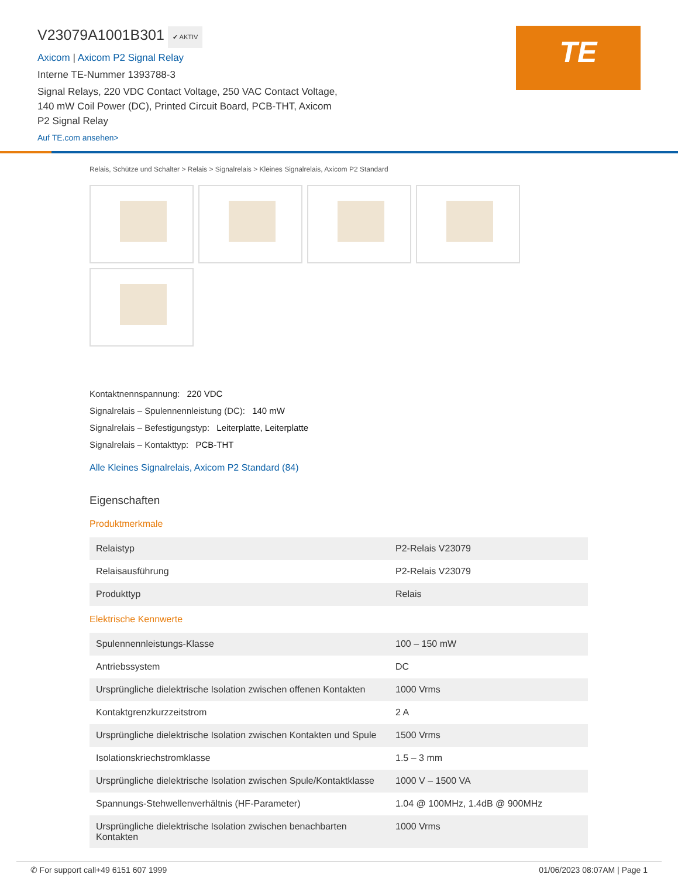V23079A1001B301
✔ AKTIV
Axicom | Axicom P2 Signal Relay
Interne TE-Nummer 1393788-3
Signal Relays, 220 VDC Contact Voltage, 250 VAC Contact Voltage, 140 mW Coil Power (DC), Printed Circuit Board, PCB-THT, Axicom P2 Signal Relay
Auf TE.com ansehen>
TE
Relais, Schütze und Schalter > Relais > Signalrelais > Kleines Signalrelais, Axicom P2 Standard
Kontaktnennspannung: 220 VDC
Signalrelais – Spulennennleistung (DC): 140 mW
Signalrelais – Befestigungstyp: Leiterplatte, Leiterplatte
Signalrelais – Kontakttyp: PCB-THT
Alle Kleines Signalrelais, Axicom P2 Standard (84)
Eigenschaften
Produktmerkmale
| Relaistyp | P2-Relais V23079 |
| Relaisausführung | P2-Relais V23079 |
| Produkttyp | Relais |
Elektrische Kennwerte
| Spulennennleistungs-Klasse | 100 – 150 mW |
| Antriebssystem | DC |
| Ursprüngliche dielektrische Isolation zwischen offenen Kontakten | 1000 Vrms |
| Kontaktgrenzkurzzeitstrom | 2 A |
| Ursprüngliche dielektrische Isolation zwischen Kontakten und Spule | 1500 Vrms |
| Isolationskriechstromklasse | 1.5 – 3 mm |
| Ursprüngliche dielektrische Isolation zwischen Spule/Kontaktklasse | 1000 V – 1500 VA |
| Spannungs-Stehwellenverhältnis (HF-Parameter) | 1.04 @ 100MHz, 1.4dB @ 900MHz |
| Ursprüngliche dielektrische Isolation zwischen benachbarten Kontakten | 1000 Vrms |
✆ For support call+49 6151 607 1999 01/06/2023 08:07AM | Page 1